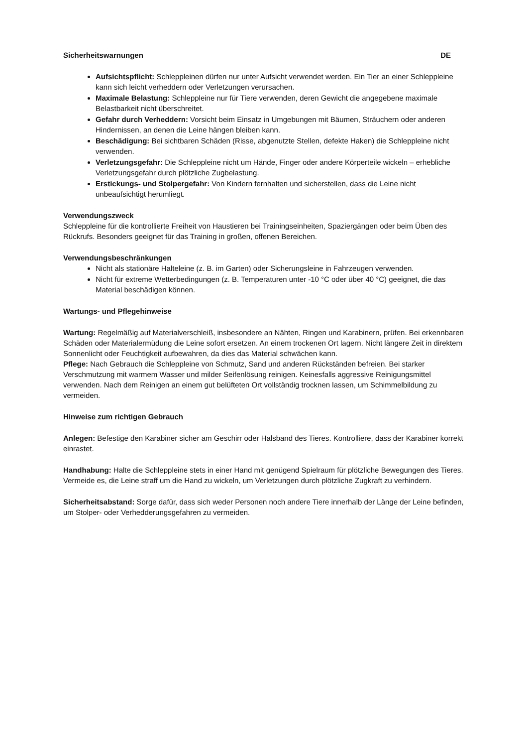Sicherheitswarnungen DE
Aufsichtspflicht: Schleppleinen dürfen nur unter Aufsicht verwendet werden. Ein Tier an einer Schleppleine kann sich leicht verheddern oder Verletzungen verursachen.
Maximale Belastung: Schleppleine nur für Tiere verwenden, deren Gewicht die angegebene maximale Belastbarkeit nicht überschreitet.
Gefahr durch Verheddern: Vorsicht beim Einsatz in Umgebungen mit Bäumen, Sträuchern oder anderen Hindernissen, an denen die Leine hängen bleiben kann.
Beschädigung: Bei sichtbaren Schäden (Risse, abgenutzte Stellen, defekte Haken) die Schleppleine nicht verwenden.
Verletzungsgefahr: Die Schleppleine nicht um Hände, Finger oder andere Körperteile wickeln – erhebliche Verletzungsgefahr durch plötzliche Zugbelastung.
Erstickungs- und Stolpergefahr: Von Kindern fernhalten und sicherstellen, dass die Leine nicht unbeaufsichtigt herumliegt.
Verwendungszweck
Schleppleine für die kontrollierte Freiheit von Haustieren bei Trainingseinheiten, Spaziergängen oder beim Üben des Rückrufs. Besonders geeignet für das Training in großen, offenen Bereichen.
Verwendungsbeschränkungen
Nicht als stationäre Halteleine (z. B. im Garten) oder Sicherungsleine in Fahrzeugen verwenden.
Nicht für extreme Wetterbedingungen (z. B. Temperaturen unter -10 °C oder über 40 °C) geeignet, die das Material beschädigen können.
Wartungs- und Pflegehinweise
Wartung: Regelmäßig auf Materialverschleiß, insbesondere an Nähten, Ringen und Karabinern, prüfen. Bei erkennbaren Schäden oder Materialermüdung die Leine sofort ersetzen. An einem trockenen Ort lagern. Nicht längere Zeit in direktem Sonnenlicht oder Feuchtigkeit aufbewahren, da dies das Material schwächen kann.
Pflege: Nach Gebrauch die Schleppleine von Schmutz, Sand und anderen Rückständen befreien. Bei starker Verschmutzung mit warmem Wasser und milder Seifenlösung reinigen. Keinesfalls aggressive Reinigungsmittel verwenden. Nach dem Reinigen an einem gut belüfteten Ort vollständig trocknen lassen, um Schimmelbildung zu vermeiden.
Hinweise zum richtigen Gebrauch
Anlegen: Befestige den Karabiner sicher am Geschirr oder Halsband des Tieres. Kontrolliere, dass der Karabiner korrekt einrastet.
Handhabung: Halte die Schleppleine stets in einer Hand mit genügend Spielraum für plötzliche Bewegungen des Tieres. Vermeide es, die Leine straff um die Hand zu wickeln, um Verletzungen durch plötzliche Zugkraft zu verhindern.
Sicherheitsabstand: Sorge dafür, dass sich weder Personen noch andere Tiere innerhalb der Länge der Leine befinden, um Stolper- oder Verhedderungsgefahren zu vermeiden.